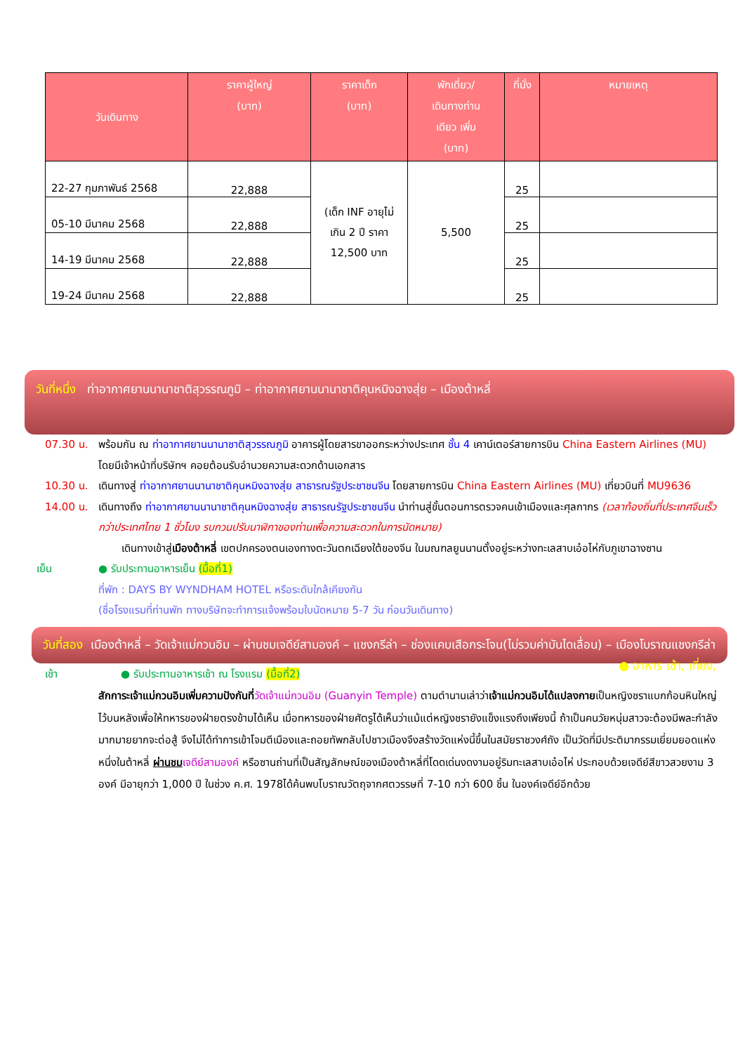| วันเดินทาง | ราคาผู้ใหญ่ (บาท) | ราคาเด็ก (บาท) | พักเดี่ยว/ เดินทางท่าน เดียว เพิ่ม (บาท) | ที่นั่ง | หมายเหตุ |
| --- | --- | --- | --- | --- | --- |
| 22-27 กุมภาพันธ์ 2568 | 22,888 | (เด็ก INF อายุไม่เกิน 2 ปี ราคา 12,500 บาท | 5,500 | 25 | |
| 05-10 มีนาคม 2568 | 22,888 | | | 25 | |
| 14-19 มีนาคม 2568 | 22,888 | | | 25 | |
| 19-24 มีนาคม 2568 | 22,888 | | | 25 | |
วันที่หนึ่ง ท่าอากาศยานนานาชาติสุวรรณภูมิ – ท่าอากาศยานนานาชาติคุนหมิงฉางสุ่ย – เมืองต้าหลี่
07.30 น. พร้อมกัน ณ ท่าอากาศยานนานาชาติสุวรรณภูมิ อาคารผู้โดยสารขาออกระหว่างประเทศ ชั้น 4 เคาน์เตอร์สายการบิน China Eastern Airlines (MU) โดยมีเจ้าหน้าที่บริษัทฯ คอยต้อนรับอำนวยความสะดวกด้านเอกสาร
10.30 น. เดินทางสู่ ท่าอากาศยานนานาชาติคุนหมิงฉางสุ่ย สาธารณรัฐประชาชนจีน โดยสายการบิน China Eastern Airlines (MU) เที่ยวบินที่ MU9636
14.00 น. เดินทางถึง ท่าอากาศยานนานาชาติคุนหมิงฉางสุ่ย สาธารณรัฐประชาชนจีน นำท่านสู่ขั้นตอนการตรวจคนเข้าเมืองและศุลกากร (เวลาท้องถิ่นที่ประเทศจีนเร็วกว่าประเทศไทย 1 ชั่วโมง รบกวนปรับนาฬิกาของท่านเพื่อความสะดวกในการนัดหมาย)
เดินทางเข้าสู่เมืองต้าหลี่ เขตปกครองตนเองทางตะวันตกเฉียงใต้ของจีน ในมณฑลยูนนานตั้งอยู่ระหว่างทะเลสาบเอ๋อไห่กับภูเขาฉางซาน
เย็น ● รับประทานอาหารเย็น (มื้อที่1)
ที่พัก : DAYS BY WYNDHAM HOTEL หรือระดับใกล้เคียงกัน
(ชื่อโรงแรมที่ท่านพัก ทางบริษัทจะทำการแจ้งพร้อมใบนัดหมาย 5-7 วัน ก่อนวันเดินทาง)
วันที่สอง เมืองต้าหลี่ – วัดเจ้าแม่กวนอิม – ผ่านชมเจดีย์สามองค์ – แชงกรีล่า – ช่องแคบเสือกระโจน(ไม่รวมค่าบันไดเลื่อน) – เมืองโบราณแชงกรีล่า ● อาหาร เช้า, เที่ยง,
เช้า ● รับประทานอาหารเช้า ณ โรงแรม (มื้อที่2)
สักการะเจ้าแม่กวนอิมเพิ่มความปังกันที่วัดเจ้าแม่กวนอิม (Guanyin Temple) ตามตำนานเล่าว่าเจ้าแม่กวนอิมได้แปลงกายเป็นหญิงชราแบกก้อนหินใหญ่ไว้บนหลังเพื่อให้ทหารของฝ่ายตรงข้ามได้เห็น เมื่อทหารของฝ่ายศัตรูได้เห็นว่าแม้แต่หญิงชรายังแข็งแรงถึงเพียงนี้ ถ้าเป็นคนวัยหนุ่มสาวจะต้องมีพละกำลังมากมายยากจะต่อสู้ จึงไม่ได้ทำการเข้าโจมตีเมืองและถอยทัพกลับไปชาวเมืองจึงสร้างวัดแห่งนี้ขึ้นในสมัยราชวงศ์ถัง เป็นวัดที่มีประติมากรรมเยี่ยมยอดแห่งหนึ่งในต้าหลี่ ผ่านชม เจดีย์สามองค์ หรือซานถ่านที่เป็นสัญลักษณ์ของเมืองต้าหลี่ที่โดดเด่นงดงามอยู่ริมทะเลสาบเอ๋อไห่ ประกอบด้วยเจดีย์สีขาวสวยงาม 3 องค์ มีอายุกว่า 1,000 ปี ในช่วง ค.ศ. 1978ได้ค้นพบโบราณวัตถุจากศตวรรษที่ 7-10 กว่า 600 ชิ้น ในองค์เจดีย์อีกด้วย